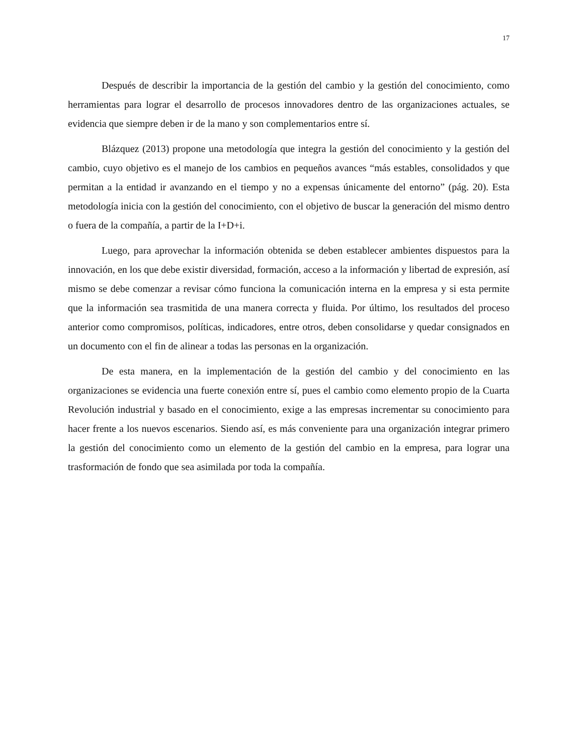17
Después de describir la importancia de la gestión del cambio y la gestión del conocimiento, como herramientas para lograr el desarrollo de procesos innovadores dentro de las organizaciones actuales, se evidencia que siempre deben ir de la mano y son complementarios entre sí.
Blázquez (2013) propone una metodología que integra la gestión del conocimiento y la gestión del cambio, cuyo objetivo es el manejo de los cambios en pequeños avances “más estables, consolidados y que permitan a la entidad ir avanzando en el tiempo y no a expensas únicamente del entorno” (pág. 20). Esta metodología inicia con la gestión del conocimiento, con el objetivo de buscar la generación del mismo dentro o fuera de la compañía, a partir de la I+D+i.
Luego, para aprovechar la información obtenida se deben establecer ambientes dispuestos para la innovación, en los que debe existir diversidad, formación, acceso a la información y libertad de expresión, así mismo se debe comenzar a revisar cómo funciona la comunicación interna en la empresa y si esta permite que la información sea trasmitida de una manera correcta y fluida. Por último, los resultados del proceso anterior como compromisos, políticas, indicadores, entre otros, deben consolidarse y quedar consignados en un documento con el fin de alinear a todas las personas en la organización.
De esta manera, en la implementación de la gestión del cambio y del conocimiento en las organizaciones se evidencia una fuerte conexión entre sí, pues el cambio como elemento propio de la Cuarta Revolución industrial y basado en el conocimiento, exige a las empresas incrementar su conocimiento para hacer frente a los nuevos escenarios. Siendo así, es más conveniente para una organización integrar primero la gestión del conocimiento como un elemento de la gestión del cambio en la empresa, para lograr una trasformación de fondo que sea asimilada por toda la compañía.